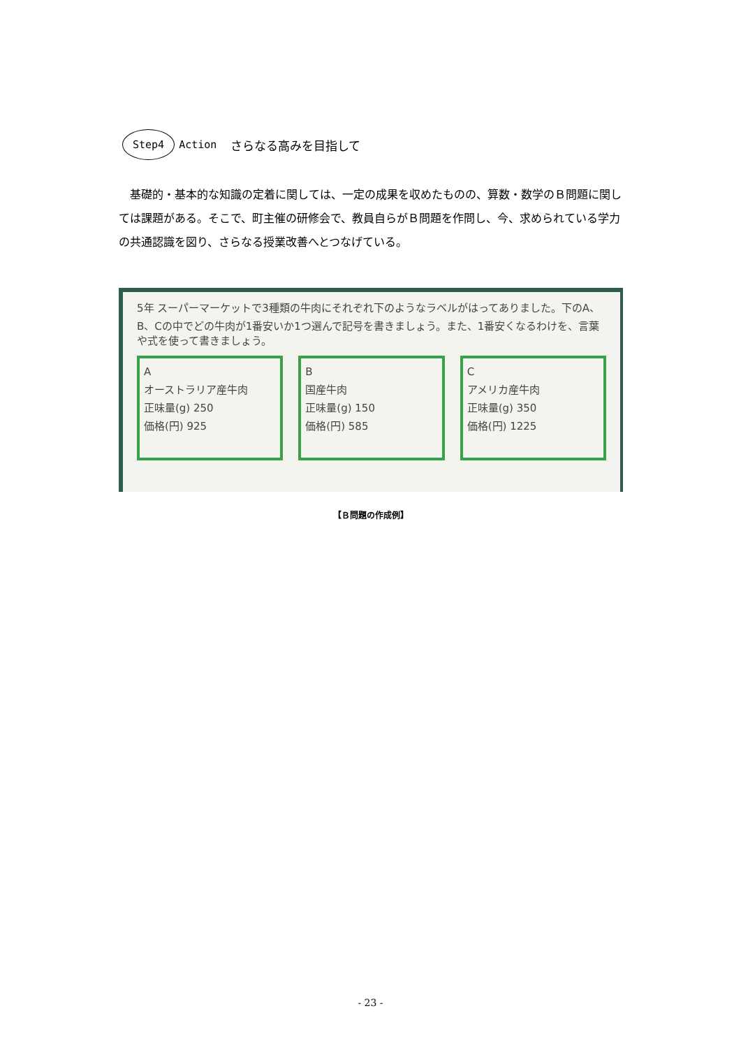Step4 Action さらなる高みを目指して
基礎的・基本的な知識の定着に関しては、一定の成果を収めたものの、算数・数学のＢ問題に関しては課題がある。そこで、町主催の研修会で、教員自らがＢ問題を作問し、今、求められている学力の共通認識を図り、さらなる授業改善へとつなげている。
5年 スーパーマーケットで3種類の牛肉にそれぞれ下のようなラベルがはってありました。下のA、B、Cの中でどの牛肉が1番安いか1つ選んで記号を書きましょう。また、1番安くなるわけを、言葉や式を使って書きましょう。
A
オーストラリア産牛肉
正味量(g) 250
価格(円) 925
B
国産牛肉
正味量(g) 150
価格(円) 585
C
アメリカ産牛肉
正味量(g) 350
価格(円) 1225
【Ｂ問題の作成例】
- 23 -